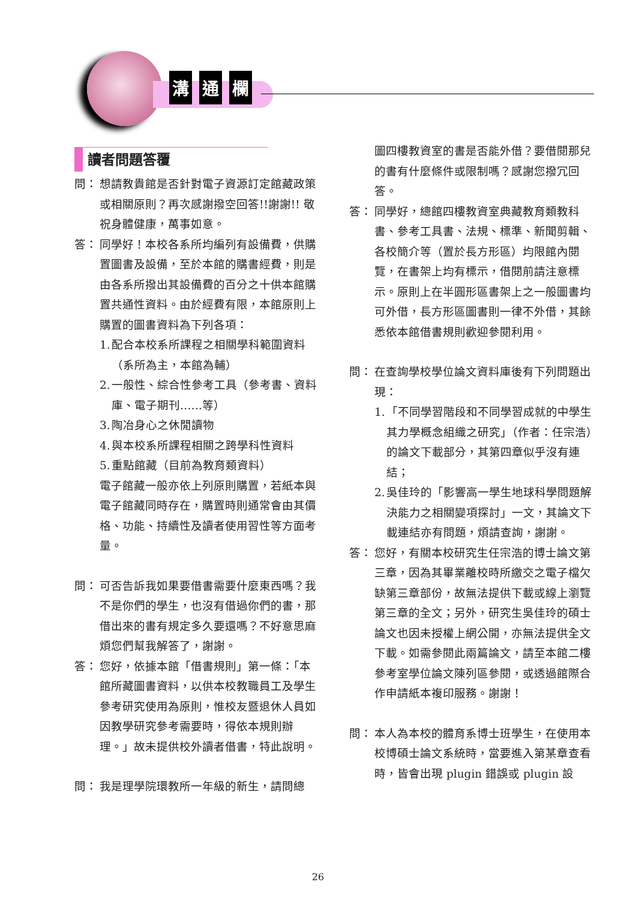溝通 欄
讀者問題答覆
問： 想請教貴館是否針對電子資源訂定館藏政策或相關原則？再次感謝撥空回答!!謝謝!! 敬祝身體健康，萬事如意。
答： 同學好！本校各系所均編列有設備費，供購置圖書及設備，至於本館的購書經費，則是由各系所撥出其設備費的百分之十供本館購置共通性資料。由於經費有限，本館原則上購置的圖書資料為下列各項：
1.
配合本校系所課程之相關學科範圍資料（系所為主，本館為輔）
2.
一般性、綜合性參考工具（參考書、資料庫、電子期刊……等）
3.
陶冶身心之休閒讀物
4.
與本校系所課程相關之跨學科性資料
5.
重點館藏（目前為教育類資料）
電子館藏一般亦依上列原則購置，若紙本與電子館藏同時存在，購置時則通常會由其價格、功能、持續性及讀者使用習性等方面考量。
問： 可否告訴我如果要借書需要什麼東西嗎？我不是你們的學生，也沒有借過你們的書，那借出來的書有規定多久要還嗎？不好意思麻煩您們幫我解答了，謝謝。
答： 您好，依據本館「借書規則」第一條：「本館所藏圖書資料，以供本校教職員工及學生參考研究使用為原則，惟校友暨退休人員如因教學研究參考需要時，得依本規則辦理。」故未提供校外讀者借書，特此說明。
問： 我是理學院環教所一年級的新生，請問總
圖四樓教資室的書是否能外借？要借閱那兒的書有什麼條件或限制嗎？感謝您撥冗回答。
答： 同學好，總館四樓教資室典藏教育類教科書、參考工具書、法規、標準、新聞剪輯、各校簡介等（置於長方形區）均限館內閱覽，在書架上均有標示，借閱前請注意標示。原則上在半圓形區書架上之一般圖書均可外借，長方形區圖書則一律不外借，其餘悉依本館借書規則歡迎參閱利用。
問： 在查詢學校學位論文資料庫後有下列問題出現：
1.
「不同學習階段和不同學習成就的中學生其力學概念組織之研究」（作者：任宗浩）的論文下載部分，其第四章似乎沒有連結；
2.
吳佳玲的「影響高一學生地球科學問題解決能力之相關變項探討」一文，其論文下載連結亦有問題，煩請查詢，謝謝。
答： 您好，有關本校研究生任宗浩的博士論文第三章，因為其畢業離校時所繳交之電子檔欠缺第三章部份，故無法提供下載或線上瀏覽第三章的全文；另外，研究生吳佳玲的碩士論文也因未授權上網公開，亦無法提供全文下載。如需參閱此兩篇論文，請至本館二樓參考室學位論文陳列區參閱，或透過館際合作申請紙本複印服務。謝謝！
問： 本人為本校的體育系博士班學生，在使用本校博碩士論文系統時，當要進入第某章查看時，皆會出現 plugin 錯誤或 plugin 設
26